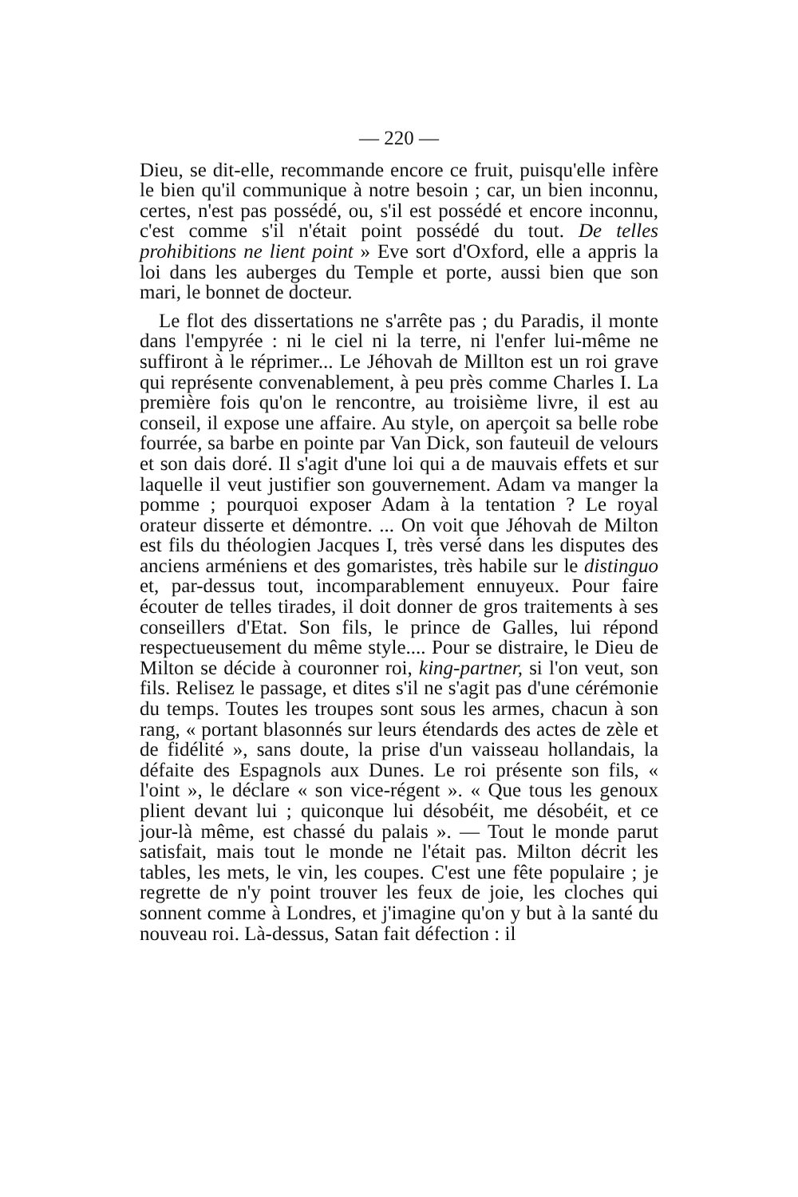— 220 —
Dieu, se dit-elle, recommande encore ce fruit, puisqu'elle infère le bien qu'il communique à notre besoin ; car, un bien inconnu, certes, n'est pas possédé, ou, s'il est possédé et encore inconnu, c'est comme s'il n'était point possédé du tout. De telles prohibitions ne lient point » Eve sort d'Oxford, elle a appris la loi dans les auberges du Temple et porte, aussi bien que son mari, le bonnet de docteur.
Le flot des dissertations ne s'arrête pas ; du Paradis, il monte dans l'empyrée : ni le ciel ni la terre, ni l'enfer lui-même ne suffiront à le réprimer... Le Jéhovah de Millton est un roi grave qui représente convenablement, à peu près comme Charles I. La première fois qu'on le rencontre, au troisième livre, il est au conseil, il expose une affaire. Au style, on aperçoit sa belle robe fourrée, sa barbe en pointe par Van Dick, son fauteuil de velours et son dais doré. Il s'agit d'une loi qui a de mauvais effets et sur laquelle il veut justifier son gouvernement. Adam va manger la pomme ; pourquoi exposer Adam à la tentation ? Le royal orateur disserte et démontre. ... On voit que Jéhovah de Milton est fils du théologien Jacques I, très versé dans les disputes des anciens arméniens et des gomaristes, très habile sur le distinguo et, par-dessus tout, incomparablement ennuyeux. Pour faire écouter de telles tirades, il doit donner de gros traitements à ses conseillers d'Etat. Son fils, le prince de Galles, lui répond respectueusement du même style.... Pour se distraire, le Dieu de Milton se décide à couronner roi, king-partner, si l'on veut, son fils. Relisez le passage, et dites s'il ne s'agit pas d'une cérémonie du temps. Toutes les troupes sont sous les armes, chacun à son rang, « portant blasonnés sur leurs étendards des actes de zèle et de fidélité », sans doute, la prise d'un vaisseau hollandais, la défaite des Espagnols aux Dunes. Le roi présente son fils, « l'oint », le déclare « son vice-régent ». « Que tous les genoux plient devant lui ; quiconque lui désobéit, me désobéit, et ce jour-là même, est chassé du palais ». — Tout le monde parut satisfait, mais tout le monde ne l'était pas. Milton décrit les tables, les mets, le vin, les coupes. C'est une fête populaire ; je regrette de n'y point trouver les feux de joie, les cloches qui sonnent comme à Londres, et j'imagine qu'on y but à la santé du nouveau roi. Là-dessus, Satan fait défection : il